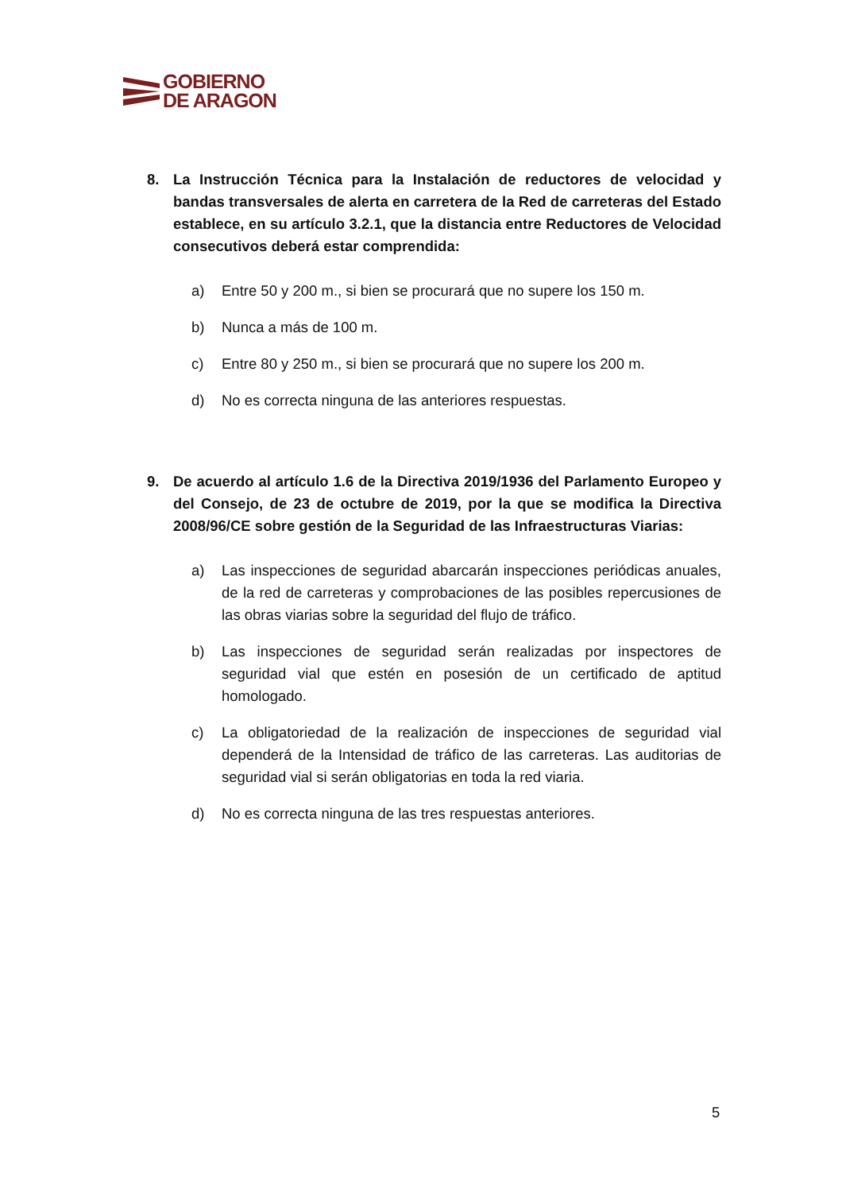GOBIERNO
DE ARAGON
8. La Instrucción Técnica para la Instalación de reductores de velocidad y bandas transversales de alerta en carretera de la Red de carreteras del Estado establece, en su artículo 3.2.1, que la distancia entre Reductores de Velocidad consecutivos deberá estar comprendida:
a) Entre 50 y 200 m., si bien se procurará que no supere los 150 m.
b) Nunca a más de 100 m.
c) Entre 80 y 250 m., si bien se procurará que no supere los 200 m.
d) No es correcta ninguna de las anteriores respuestas.
9. De acuerdo al artículo 1.6 de la Directiva 2019/1936 del Parlamento Europeo y del Consejo, de 23 de octubre de 2019, por la que se modifica la Directiva 2008/96/CE sobre gestión de la Seguridad de las Infraestructuras Viarias:
a) Las inspecciones de seguridad abarcarán inspecciones periódicas anuales, de la red de carreteras y comprobaciones de las posibles repercusiones de las obras viarias sobre la seguridad del flujo de tráfico.
b) Las inspecciones de seguridad serán realizadas por inspectores de seguridad vial que estén en posesión de un certificado de aptitud homologado.
c) La obligatoriedad de la realización de inspecciones de seguridad vial dependerá de la Intensidad de tráfico de las carreteras. Las auditorias de seguridad vial si serán obligatorias en toda la red viaria.
d) No es correcta ninguna de las tres respuestas anteriores.
5